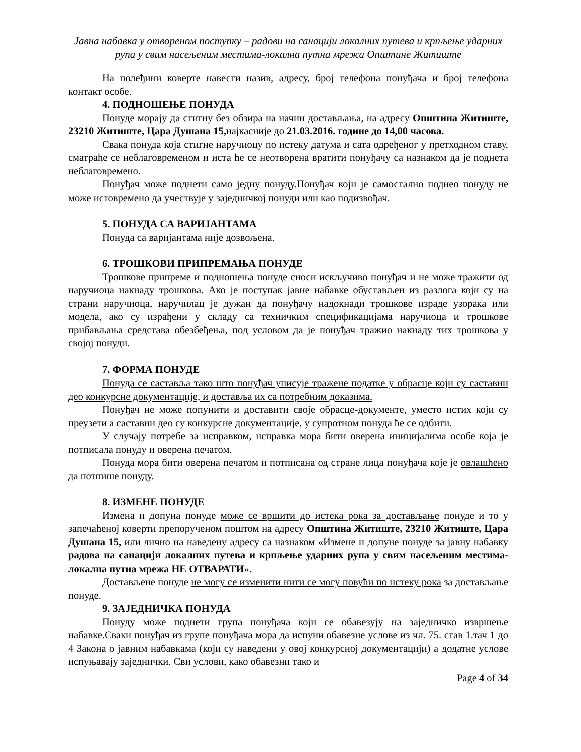Јавна набавка у отвореном поступку – радови на санацији локалних путева и крпљење ударних рупа у свим насељеним местима-локална путна мрежа Општине Житиште
На полеђини коверте навести назив, адресу, број телефона понуђача и број телефона контакт особе.
4. ПОДНОШЕЊЕ ПОНУДА
Понуде морају да стигну без обзира на начин достављања, на адресу Општина Житиште, 23210 Житиште, Цара Душана 15, најкасније до 21.03.2016. године до 14,00 часова.
Свака понуда која стигне наручиоцу по истеку датума и сата одређеног у претходном ставу, сматраће се неблаговременом и иста ће се неотворена вратити понуђачу са назнаком да је поднета неблаговремено.
Понуђач може поднети само једну понуду.Понуђач који је самостално поднео понуду не може истовремено да учествује у заједничкој понуди или као подизвођач.
5. ПОНУДА СА ВАРИЈАНТАМА
Понуда са варијантама није дозвољена.
6. ТРОШКОВИ ПРИПРЕМАЊА ПОНУДЕ
Трошкове припреме и подношења понуде сноси искључиво понуђач и не може тражити од наручиоца накнаду трошкова. Ако је поступак јавне набавке обустављен из разлога који су на страни наручиоца, наручилац је дужан да понуђачу надокнади трошкове израде узорака или модела, ако су израђени у складу са техничким спецификацијама наручиоца и трошкове прибављања средстава обезбеђења, под условом да је понуђач тражио накнаду тих трошкова у својој понуди.
7. ФОРМА ПОНУДЕ
Понуда се саставља тако што понуђач уписује тражене податке у обрасце који су саставни део конкурсне документације, и доставља их са потребним доказима.
Понуђач не може попунити и доставити своје обрасце-документе, уместо истих који су преузети а саставни део су конкурсне документације, у супротном понуда ће се одбити.
У случају потребе за исправком, исправка мора бити оверена иницијалима особе која је потписала понуду и оверена печатом.
Понуда мора бити оверена печатом и потписана од стране лица понуђача које је овлашћено да потпише понуду.
8. ИЗМЕНЕ ПОНУДЕ
Измена и допуна понуде може се вршити до истека рока за достављање понуде и то у запечаћеној коверти препорученом поштом на адресу Општина Житиште, 23210 Житиште, Цара Душана 15, или лично на наведену адресу са назнаком «Измене и допуне понуде за јавну набавку радова на санацији локалних путева и крпљење ударних рупа у свим насељеним местима-локална путна мрежа НЕ ОТВАРАТИ».
Достављене понуде не могу се изменити нити се могу повући по истеку рока за достављање понуде.
9. ЗАЈЕДНИЧКА ПОНУДА
Понуду може поднети група понуђача који се обавезују на заједничко извршење набавке.Сваки понуђач из групе понуђача мора да испуни обавезне услове из чл. 75. став 1.тач 1 до 4 Закона о јавним набавкама (који су наведени у овој конкурсној документацији) а додатне услове испуњавају заједнички. Сви услови, како обавезни тако и
Page 4 of 34